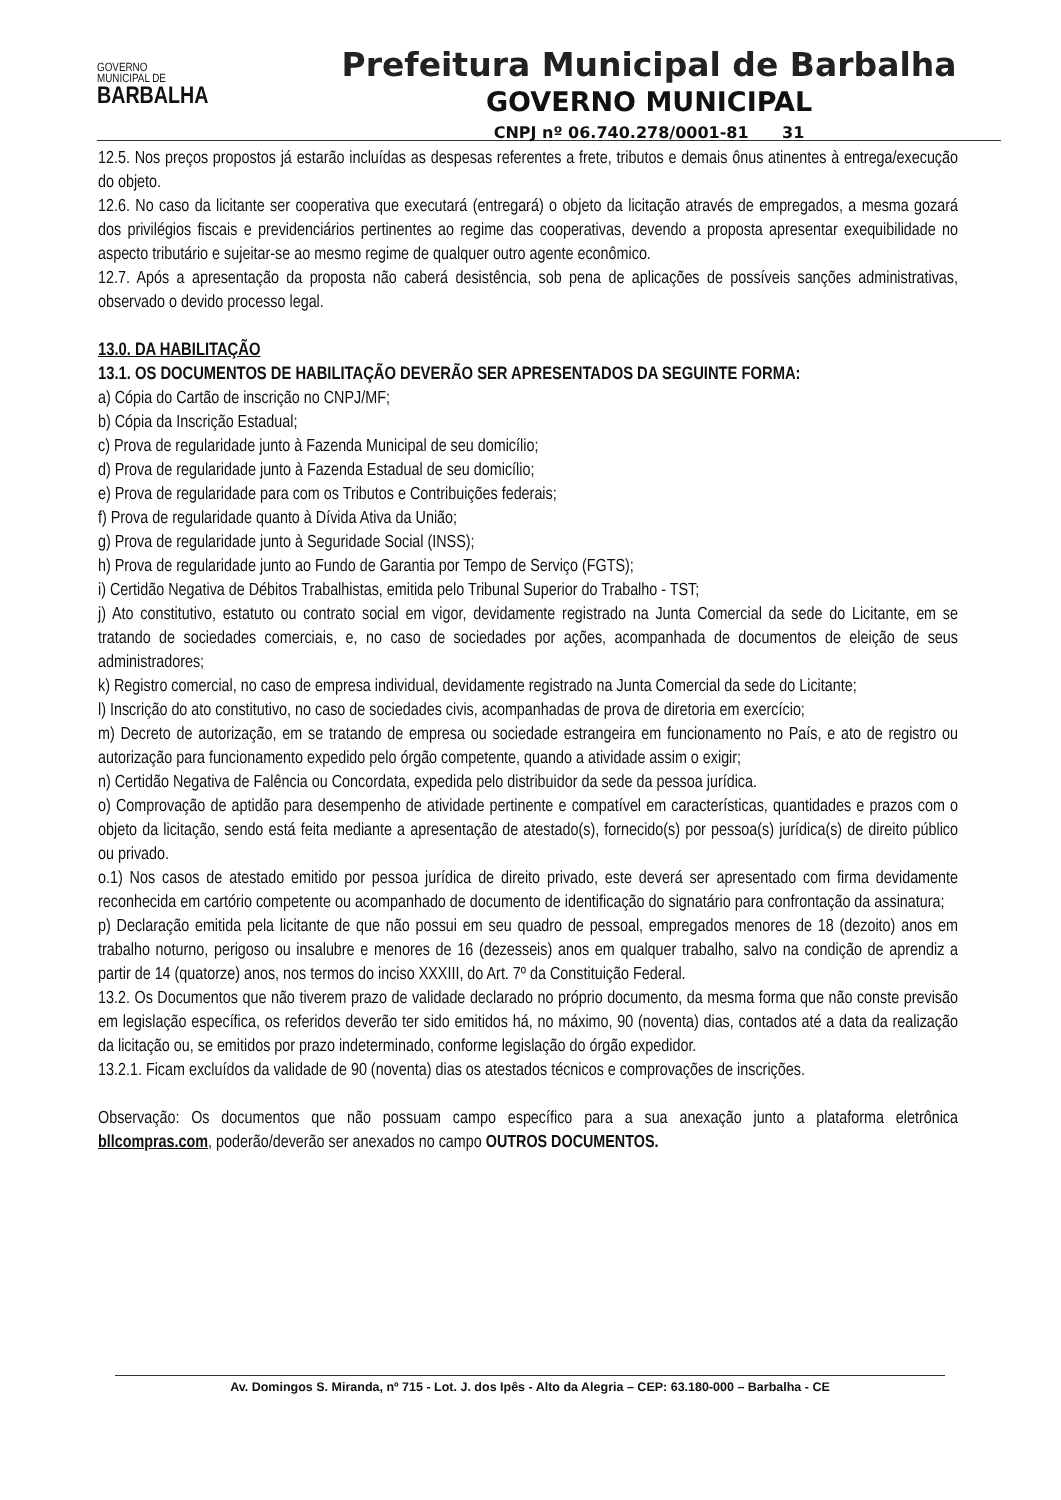GOVERNO
MUNICIPAL DE
BARBALHA
Prefeitura Municipal de Barbalha
GOVERNO MUNICIPAL
CNPJ nº 06.740.278/0001-81 31
12.5. Nos preços propostos já estarão incluídas as despesas referentes a frete, tributos e demais ônus atinentes à entrega/execução do objeto.
12.6. No caso da licitante ser cooperativa que executará (entregará) o objeto da licitação através de empregados, a mesma gozará dos privilégios fiscais e previdenciários pertinentes ao regime das cooperativas, devendo a proposta apresentar exequibilidade no aspecto tributário e sujeitar-se ao mesmo regime de qualquer outro agente econômico.
12.7. Após a apresentação da proposta não caberá desistência, sob pena de aplicações de possíveis sanções administrativas, observado o devido processo legal.
13.0. DA HABILITAÇÃO
13.1. OS DOCUMENTOS DE HABILITAÇÃO DEVERÃO SER APRESENTADOS DA SEGUINTE FORMA:
a) Cópia do Cartão de inscrição no CNPJ/MF;
b) Cópia da Inscrição Estadual;
c) Prova de regularidade junto à Fazenda Municipal de seu domicílio;
d) Prova de regularidade junto à Fazenda Estadual de seu domicílio;
e) Prova de regularidade para com os Tributos e Contribuições federais;
f) Prova de regularidade quanto à Dívida Ativa da União;
g) Prova de regularidade junto à Seguridade Social (INSS);
h) Prova de regularidade junto ao Fundo de Garantia por Tempo de Serviço (FGTS);
i) Certidão Negativa de Débitos Trabalhistas, emitida pelo Tribunal Superior do Trabalho - TST;
j) Ato constitutivo, estatuto ou contrato social em vigor, devidamente registrado na Junta Comercial da sede do Licitante, em se tratando de sociedades comerciais, e, no caso de sociedades por ações, acompanhada de documentos de eleição de seus administradores;
k) Registro comercial, no caso de empresa individual, devidamente registrado na Junta Comercial da sede do Licitante;
l) Inscrição do ato constitutivo, no caso de sociedades civis, acompanhadas de prova de diretoria em exercício;
m) Decreto de autorização, em se tratando de empresa ou sociedade estrangeira em funcionamento no País, e ato de registro ou autorização para funcionamento expedido pelo órgão competente, quando a atividade assim o exigir;
n) Certidão Negativa de Falência ou Concordata, expedida pelo distribuidor da sede da pessoa jurídica.
o) Comprovação de aptidão para desempenho de atividade pertinente e compatível em características, quantidades e prazos com o objeto da licitação, sendo está feita mediante a apresentação de atestado(s), fornecido(s) por pessoa(s) jurídica(s) de direito público ou privado.
o.1) Nos casos de atestado emitido por pessoa jurídica de direito privado, este deverá ser apresentado com firma devidamente reconhecida em cartório competente ou acompanhado de documento de identificação do signatário para confrontação da assinatura;
p) Declaração emitida pela licitante de que não possui em seu quadro de pessoal, empregados menores de 18 (dezoito) anos em trabalho noturno, perigoso ou insalubre e menores de 16 (dezesseis) anos em qualquer trabalho, salvo na condição de aprendiz a partir de 14 (quatorze) anos, nos termos do inciso XXXIII, do Art. 7º da Constituição Federal.
13.2. Os Documentos que não tiverem prazo de validade declarado no próprio documento, da mesma forma que não conste previsão em legislação específica, os referidos deverão ter sido emitidos há, no máximo, 90 (noventa) dias, contados até a data da realização da licitação ou, se emitidos por prazo indeterminado, conforme legislação do órgão expedidor.
13.2.1. Ficam excluídos da validade de 90 (noventa) dias os atestados técnicos e comprovações de inscrições.
Observação: Os documentos que não possuam campo específico para a sua anexação junto a plataforma eletrônica bllcompras.com, poderão/deverão ser anexados no campo OUTROS DOCUMENTOS.
Av. Domingos S. Miranda, nº 715 - Lot. J. dos Ipês - Alto da Alegria – CEP: 63.180-000 – Barbalha - CE